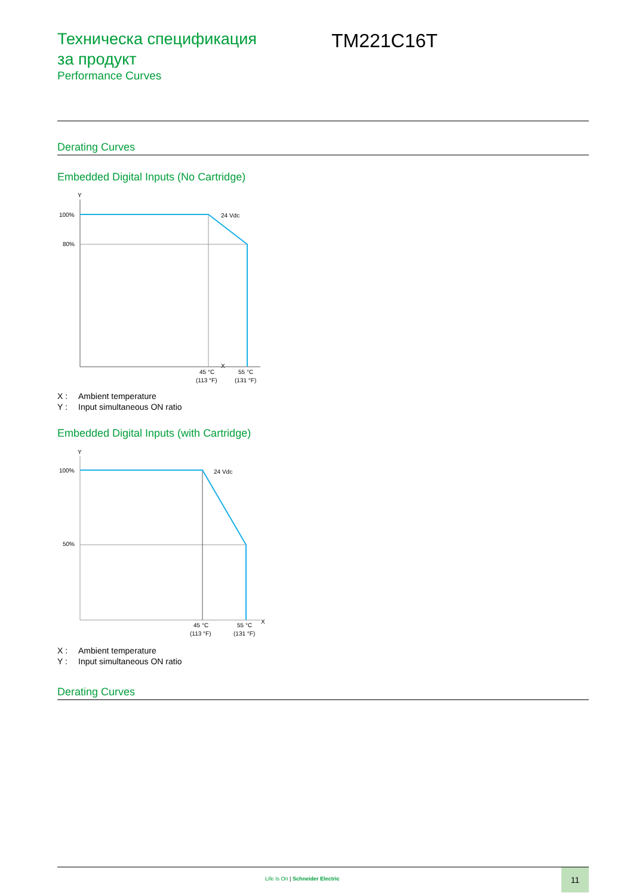Техническа спецификация за продукт
Performance Curves
TM221C16T
Derating Curves
Embedded Digital Inputs (No Cartridge)
Y
100%
80%
X
24 Vdc
45 °C
(113 °F)
55 °C
(131 °F)
X : Ambient temperature
Y : Input simultaneous ON ratio
Embedded Digital Inputs (with Cartridge)
Y
100%
50%
X
24 Vdc
45 °C
(113 °F)
55 °C
(131 °F)
X : Ambient temperature
Y : Input simultaneous ON ratio
Derating Curves
Life Is On | Schneider Electric
11